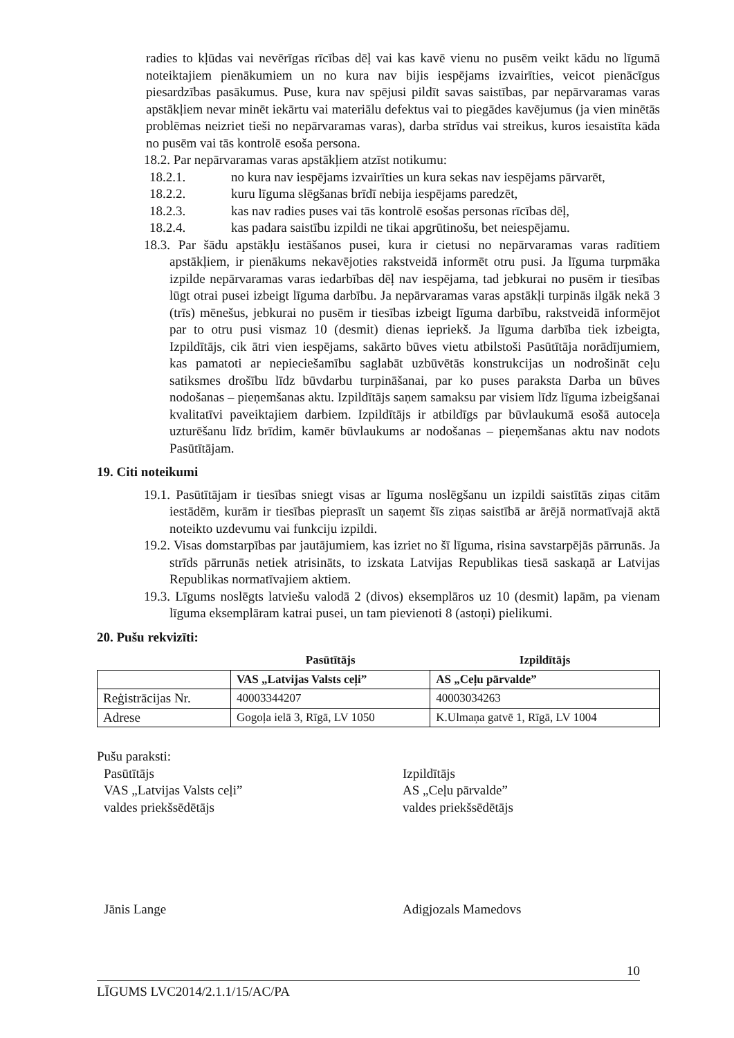radies to kļūdas vai nevērīgas rīcības dēļ vai kas kavē vienu no pusēm veikt kādu no līgumā noteiktajiem pienākumiem un no kura nav bijis iespējams izvairīties, veicot pienācīgus piesardzības pasākumus. Puse, kura nav spējusi pildīt savas saistības, par nepārvaramas varas apstākļiem nevar minēt iekārtu vai materiālu defektus vai to piegādes kavējumus (ja vien minētās problēmas neizriet tieši no nepārvaramas varas), darba strīdus vai streikus, kuros iesaistīta kāda no pusēm vai tās kontrolē esoša persona.
18.2. Par nepārvaramas varas apstākļiem atzīst notikumu:
18.2.1. no kura nav iespējams izvairīties un kura sekas nav iespējams pārvarēt,
18.2.2. kuru līguma slēgšanas brīdī nebija iespējams paredzēt,
18.2.3. kas nav radies puses vai tās kontrolē esošas personas rīcības dēļ,
18.2.4. kas padara saistību izpildi ne tikai apgrūtinošu, bet neiespējamu.
18.3. Par šādu apstākļu iestāšanos pusei, kura ir cietusi no nepārvaramas varas radītiem apstākļiem, ir pienākums nekavējoties rakstveidā informēt otru pusi. Ja līguma turpmāka izpilde nepārvaramas varas iedarbības dēļ nav iespējama, tad jebkurai no pusēm ir tiesības lūgt otrai pusei izbeigt līguma darbību. Ja nepārvaramas varas apstākļi turpinās ilgāk nekā 3 (trīs) mēnešus, jebkurai no pusēm ir tiesības izbeigt līguma darbību, rakstveidā informējot par to otru pusi vismaz 10 (desmit) dienas iepriekš. Ja līguma darbība tiek izbeigta, Izpildītājs, cik ātri vien iespējams, sakārto būves vietu atbilstoši Pasūtītāja norādījumiem, kas pamatoti ar nepieciešamību saglabāt uzbūvētās konstrukcijas un nodrošināt ceļu satiksmes drošību līdz būvdarbu turpināšanai, par ko puses paraksta Darba un būves nodošanas – pieņemšanas aktu. Izpildītājs saņem samaksu par visiem līdz līguma izbeigšanai kvalitatīvi paveiktajiem darbiem. Izpildītājs ir atbildīgs par būvlaukumā esošā autoceļa uzturēšanu līdz brīdim, kamēr būvlaukums ar nodošanas – pieņemšanas aktu nav nodots Pasūtītājam.
19. Citi noteikumi
19.1. Pasūtītājam ir tiesības sniegt visas ar līguma noslēgšanu un izpildi saistītās ziņas citām iestādēm, kurām ir tiesības pieprasīt un saņemt šīs ziņas saistībā ar ārējā normatīvajā aktā noteikto uzdevumu vai funkciju izpildi.
19.2. Visas domstarpības par jautājumiem, kas izriet no šī līguma, risina savstarpējās pārrunās. Ja strīds pārrunās netiek atrisināts, to izskata Latvijas Republikas tiesā saskaņā ar Latvijas Republikas normatīvajiem aktiem.
19.3. Līgums noslēgts latviešu valodā 2 (divos) eksemplāros uz 10 (desmit) lapām, pa vienam līguma eksemplāram katrai pusei, un tam pievienoti 8 (astoņi) pielikumi.
20. Pušu rekvizīti:
| | Pasūtītājs | Izpildītājs |
| --- | --- | --- |
| | VAS „Latvijas Valsts ceļi” | AS „Ceļu pārvalde” |
| Reģistrācijas Nr. | 40003344207 | 40003034263 |
| Adrese | Gogoļa ielā 3, Rīgā, LV 1050 | K.Ulmaņa gatvē 1, Rīgā, LV 1004 |
Pušu paraksti:
Pasūtītājs
VAS „Latvijas Valsts ceļi”
valdes priekšsēdētājs
Jānis Lange
Izpildītājs
AS „Ceļu pārvalde”
valdes priekšsēdētājs
Adigjozals Mamedovs
LĪGUMS LVC2014/2.1.1/15/AC/PA 10